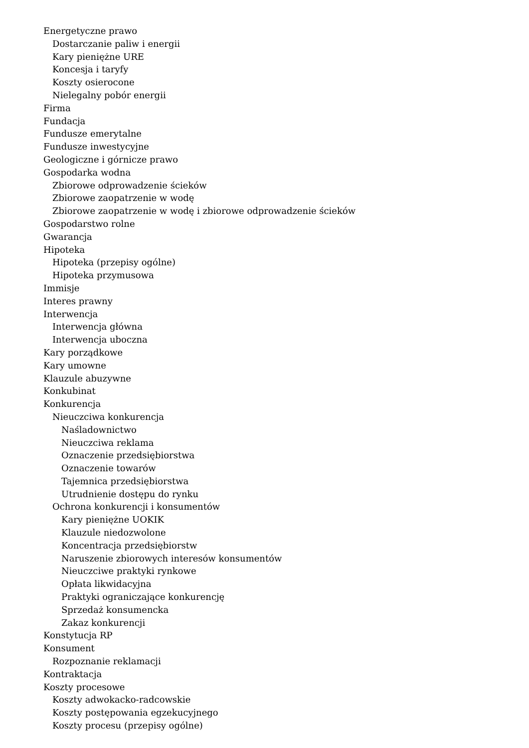Energetyczne prawo
Dostarczanie paliw i energii
Kary pieniężne URE
Koncesja i taryfy
Koszty osierocone
Nielegalny pobór energii
Firma
Fundacja
Fundusze emerytalne
Fundusze inwestycyjne
Geologiczne i górnicze prawo
Gospodarka wodna
Zbiorowe odprowadzenie ścieków
Zbiorowe zaopatrzenie w wodę
Zbiorowe zaopatrzenie w wodę i zbiorowe odprowadzenie ścieków
Gospodarstwo rolne
Gwarancja
Hipoteka
Hipoteka (przepisy ogólne)
Hipoteka przymusowa
Immisje
Interes prawny
Interwencja
Interwencja główna
Interwencja uboczna
Kary porządkowe
Kary umowne
Klauzule abuzywne
Konkubinat
Konkurencja
Nieuczciwa konkurencja
Naśladownictwo
Nieuczciwa reklama
Oznaczenie przedsiębiorstwa
Oznaczenie towarów
Tajemnica przedsiębiorstwa
Utrudnienie dostępu do rynku
Ochrona konkurencji i konsumentów
Kary pieniężne UOKIK
Klauzule niedozwolone
Koncentracja przedsiębiorstw
Naruszenie zbiorowych interesów konsumentów
Nieuczciwe praktyki rynkowe
Opłata likwidacyjna
Praktyki ograniczające konkurencję
Sprzedaż konsumencka
Zakaz konkurencji
Konstytucja RP
Konsument
Rozpoznanie reklamacji
Kontraktacja
Koszty procesowe
Koszty adwokacko-radcowskie
Koszty postępowania egzekucyjnego
Koszty procesu (przepisy ogólne)